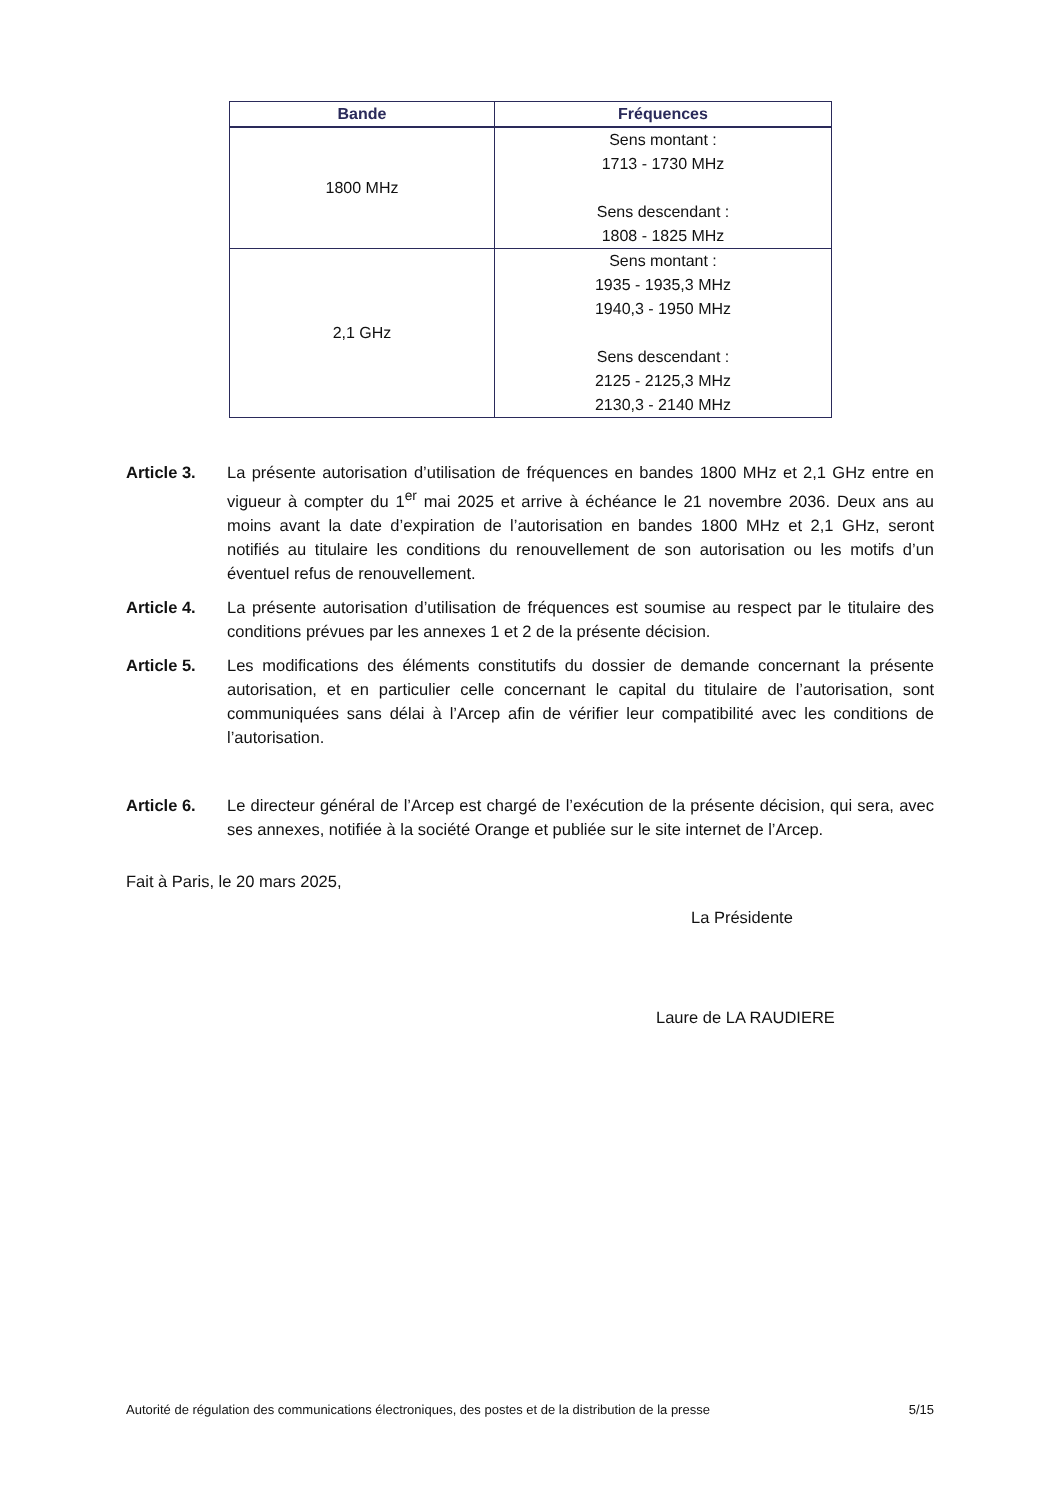| Bande | Fréquences |
| --- | --- |
| 1800 MHz | Sens montant : 1713 - 1730 MHz Sens descendant : 1808 - 1825 MHz |
| 2,1 GHz | Sens montant : 1935 - 1935,3 MHz 1940,3 - 1950 MHz Sens descendant : 2125 - 2125,3 MHz 2130,3 - 2140 MHz |
Article 3. La présente autorisation d’utilisation de fréquences en bandes 1800 MHz et 2,1 GHz entre en vigueur à compter du 1<sup>er</sup> mai 2025 et arrive à échéance le 21 novembre 2036. Deux ans au moins avant la date d’expiration de l’autorisation en bandes 1800 MHz et 2,1 GHz, seront notifiés au titulaire les conditions du renouvellement de son autorisation ou les motifs d’un éventuel refus de renouvellement.
Article 4. La présente autorisation d’utilisation de fréquences est soumise au respect par le titulaire des conditions prévues par les annexes 1 et 2 de la présente décision.
Article 5. Les modifications des éléments constitutifs du dossier de demande concernant la présente autorisation, et en particulier celle concernant le capital du titulaire de l’autorisation, sont communiquées sans délai à l’Arcep afin de vérifier leur compatibilité avec les conditions de l’autorisation.
Article 6. Le directeur général de l’Arcep est chargé de l’exécution de la présente décision, qui sera, avec ses annexes, notifiée à la société Orange et publiée sur le site internet de l’Arcep.
Fait à Paris, le 20 mars 2025,
La Présidente
Laure de LA RAUDIERE
Autorité de régulation des communications électroniques, des postes et de la distribution de la presse 5/15